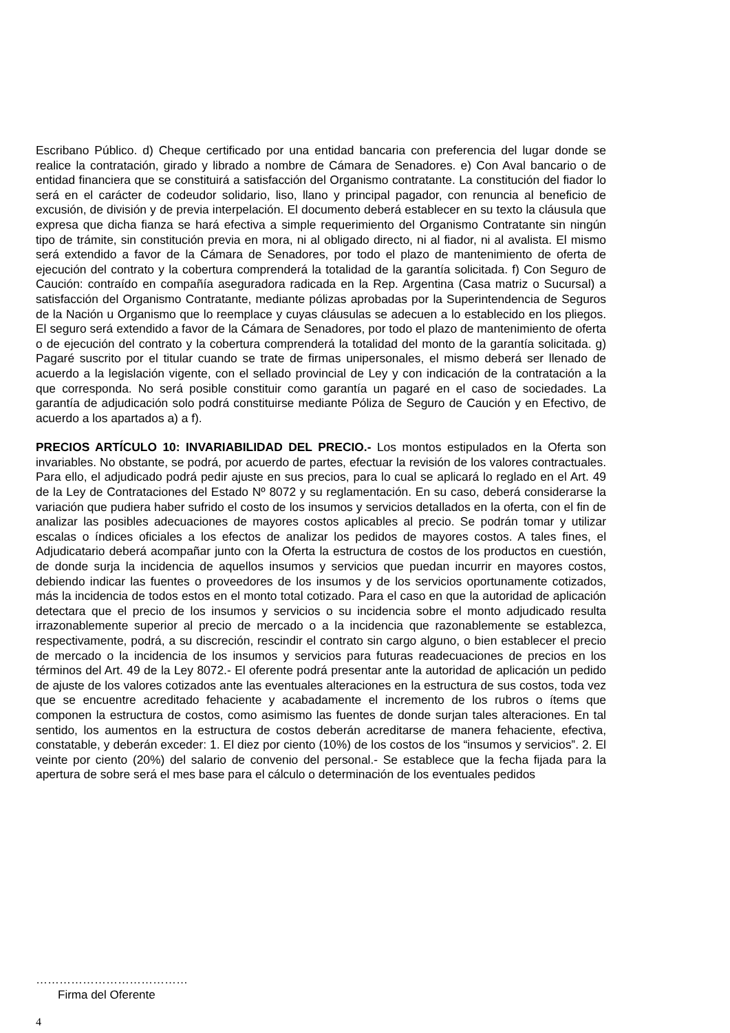Escribano Público. d) Cheque certificado por una entidad bancaria con preferencia del lugar donde se realice la contratación, girado y librado a nombre de Cámara de Senadores. e) Con Aval bancario o de entidad financiera que se constituirá a satisfacción del Organismo contratante. La constitución del fiador lo será en el carácter de codeudor solidario, liso, llano y principal pagador, con renuncia al beneficio de excusión, de división y de previa interpelación. El documento deberá establecer en su texto la cláusula que expresa que dicha fianza se hará efectiva a simple requerimiento del Organismo Contratante sin ningún tipo de trámite, sin constitución previa en mora, ni al obligado directo, ni al fiador, ni al avalista. El mismo será extendido a favor de la Cámara de Senadores, por todo el plazo de mantenimiento de oferta de ejecución del contrato y la cobertura comprenderá la totalidad de la garantía solicitada. f) Con Seguro de Caución: contraído en compañía aseguradora radicada en la Rep. Argentina (Casa matriz o Sucursal) a satisfacción del Organismo Contratante, mediante pólizas aprobadas por la Superintendencia de Seguros de la Nación u Organismo que lo reemplace y cuyas cláusulas se adecuen a lo establecido en los pliegos. El seguro será extendido a favor de la Cámara de Senadores, por todo el plazo de mantenimiento de oferta o de ejecución del contrato y la cobertura comprenderá la totalidad del monto de la garantía solicitada. g) Pagaré suscrito por el titular cuando se trate de firmas unipersonales, el mismo deberá ser llenado de acuerdo a la legislación vigente, con el sellado provincial de Ley y con indicación de la contratación a la que corresponda. No será posible constituir como garantía un pagaré en el caso de sociedades. La garantía de adjudicación solo podrá constituirse mediante Póliza de Seguro de Caución y en Efectivo, de acuerdo a los apartados a) a f).
PRECIOS ARTÍCULO 10: INVARIABILIDAD DEL PRECIO.- Los montos estipulados en la Oferta son invariables. No obstante, se podrá, por acuerdo de partes, efectuar la revisión de los valores contractuales. Para ello, el adjudicado podrá pedir ajuste en sus precios, para lo cual se aplicará lo reglado en el Art. 49 de la Ley de Contrataciones del Estado Nº 8072 y su reglamentación. En su caso, deberá considerarse la variación que pudiera haber sufrido el costo de los insumos y servicios detallados en la oferta, con el fin de analizar las posibles adecuaciones de mayores costos aplicables al precio. Se podrán tomar y utilizar escalas o índices oficiales a los efectos de analizar los pedidos de mayores costos. A tales fines, el Adjudicatario deberá acompañar junto con la Oferta la estructura de costos de los productos en cuestión, de donde surja la incidencia de aquellos insumos y servicios que puedan incurrir en mayores costos, debiendo indicar las fuentes o proveedores de los insumos y de los servicios oportunamente cotizados, más la incidencia de todos estos en el monto total cotizado. Para el caso en que la autoridad de aplicación detectara que el precio de los insumos y servicios o su incidencia sobre el monto adjudicado resulta irrazonablemente superior al precio de mercado o a la incidencia que razonablemente se establezca, respectivamente, podrá, a su discreción, rescindir el contrato sin cargo alguno, o bien establecer el precio de mercado o la incidencia de los insumos y servicios para futuras readecuaciones de precios en los términos del Art. 49 de la Ley 8072.- El oferente podrá presentar ante la autoridad de aplicación un pedido de ajuste de los valores cotizados ante las eventuales alteraciones en la estructura de sus costos, toda vez que se encuentre acreditado fehaciente y acabadamente el incremento de los rubros o ítems que componen la estructura de costos, como asimismo las fuentes de donde surjan tales alteraciones. En tal sentido, los aumentos en la estructura de costos deberán acreditarse de manera fehaciente, efectiva, constatable, y deberán exceder: 1. El diez por ciento (10%) de los costos de los “insumos y servicios”. 2. El veinte por ciento (20%) del salario de convenio del personal.- Se establece que la fecha fijada para la apertura de sobre será el mes base para el cálculo o determinación de los eventuales pedidos
…………………………………
Firma del Oferente
4